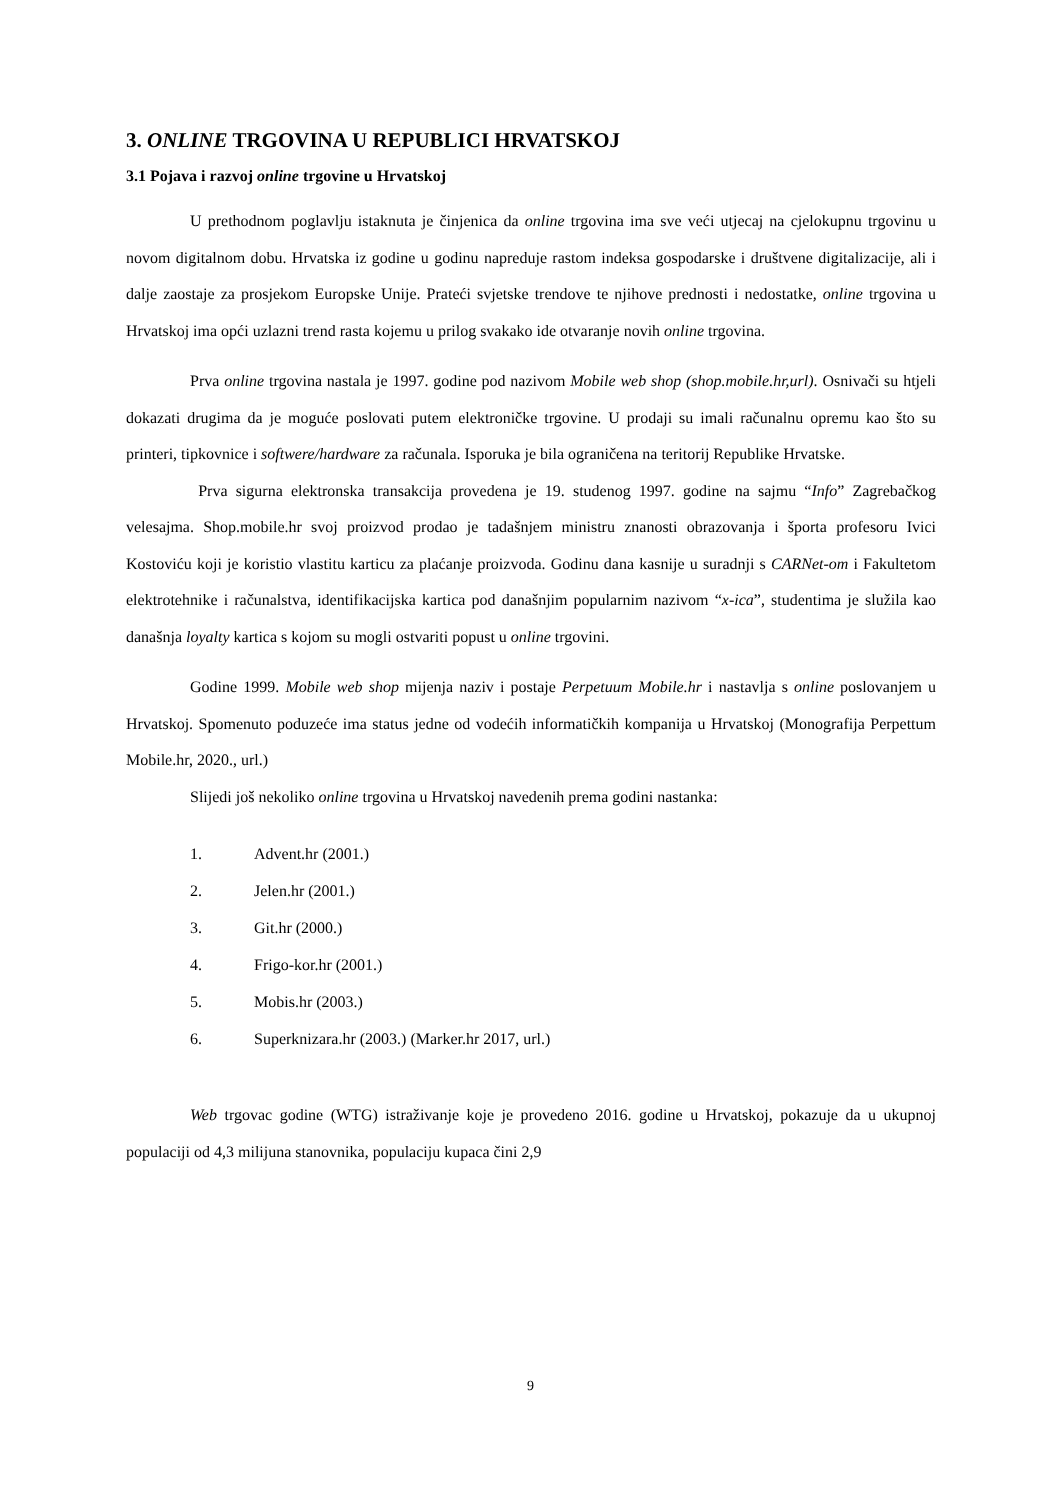3. ONLINE TRGOVINA U REPUBLICI HRVATSKOJ
3.1 Pojava i razvoj online trgovine u Hrvatskoj
U prethodnom poglavlju istaknuta je činjenica da online trgovina ima sve veći utjecaj na cjelokupnu trgovinu u novom digitalnom dobu. Hrvatska iz godine u godinu napreduje rastom indeksa gospodarske i društvene digitalizacije, ali i dalje zaostaje za prosjekom Europske Unije. Prateći svjetske trendove te njihove prednosti i nedostatke, online trgovina u Hrvatskoj ima opći uzlazni trend rasta kojemu u prilog svakako ide otvaranje novih online trgovina.
Prva online trgovina nastala je 1997. godine pod nazivom Mobile web shop (shop.mobile.hr,url). Osnivači su htjeli dokazati drugima da je moguće poslovati putem elektroničke trgovine. U prodaji su imali računalnu opremu kao što su printeri, tipkovnice i softwere/hardware za računala. Isporuka je bila ograničena na teritorij Republike Hrvatske.
Prva sigurna elektronska transakcija provedena je 19. studenog 1997. godine na sajmu “Info” Zagrebačkog velesajma. Shop.mobile.hr svoj proizvod prodao je tadašnjem ministru znanosti obrazovanja i športa profesoru Ivici Kostoviću koji je koristio vlastitu karticu za plaćanje proizvoda. Godinu dana kasnije u suradnji s CARNet-om i Fakultetom elektrotehnike i računalstva, identifikacijska kartica pod današnjim popularnim nazivom “x-ica”, studentima je služila kao današnja loyalty kartica s kojom su mogli ostvariti popust u online trgovini.
Godine 1999. Mobile web shop mijenja naziv i postaje Perpetuum Mobile.hr i nastavlja s online poslovanjem u Hrvatskoj. Spomenuto poduzeće ima status jedne od vodećih informatičkih kompanija u Hrvatskoj (Monografija Perpettum Mobile.hr, 2020., url.)
Slijedi još nekoliko online trgovina u Hrvatskoj navedenih prema godini nastanka:
1. Advent.hr (2001.)
2. Jelen.hr (2001.)
3. Git.hr (2000.)
4. Frigo-kor.hr (2001.)
5. Mobis.hr (2003.)
6. Superknizara.hr (2003.) (Marker.hr 2017, url.)
Web trgovac godine (WTG) istraživanje koje je provedeno 2016. godine u Hrvatskoj, pokazuje da u ukupnoj populaciji od 4,3 milijuna stanovnika, populaciju kupaca čini 2,9
9